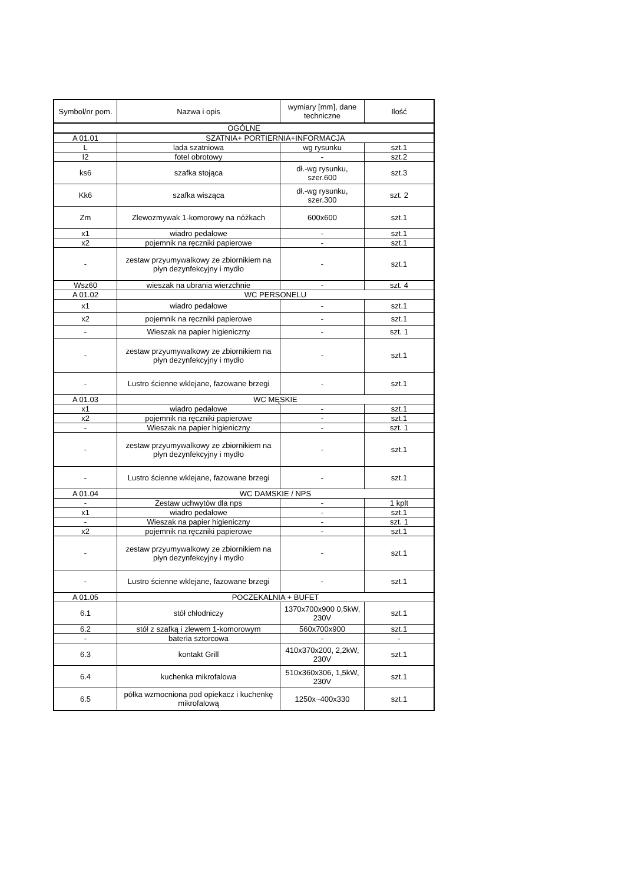| Symbol/nr pom. | Nazwa i opis | wymiary [mm], dane techniczne | Ilość |
| --- | --- | --- | --- |
| OGÓLNE | | | |
| A 01.01 | SZATNIA+ PORTIERNIA+INFORMACJA | | |
| L | lada szatniowa | wg rysunku | szt.1 |
| I2 | fotel obrotowy | - | szt.2 |
| ks6 | szafka stojąca | dł.-wg rysunku, szer.600 | szt.3 |
| Kk6 | szafka wisząca | dł.-wg rysunku, szer.300 | szt. 2 |
| Zm | Zlewozmywak 1-komorowy na nóżkach | 600x600 | szt.1 |
| x1 | wiadro pedałowe | - | szt.1 |
| x2 | pojemnik na ręczniki papierowe | - | szt.1 |
| - | zestaw przyumywalkowy ze zbiornikiem na płyn dezynfekcyjny i mydło | - | szt.1 |
| Wsz60 | wieszak na ubrania wierzchnie | - | szt. 4 |
| A 01.02 | WC PERSONELU | | |
| x1 | wiadro pedałowe | - | szt.1 |
| x2 | pojemnik na ręczniki papierowe | - | szt.1 |
| - | Wieszak na papier higieniczny | - | szt. 1 |
| - | zestaw przyumywalkowy ze zbiornikiem na płyn dezynfekcyjny i mydło | - | szt.1 |
| - | Lustro ścienne wklejane, fazowane brzegi | - | szt.1 |
| A 01.03 | WC MĘSKIE | | |
| x1 | wiadro pedałowe | - | szt.1 |
| x2 | pojemnik na ręczniki papierowe | - | szt.1 |
| - | Wieszak na papier higieniczny | - | szt. 1 |
| - | zestaw przyumywalkowy ze zbiornikiem na płyn dezynfekcyjny i mydło | - | szt.1 |
| - | Lustro ścienne wklejane, fazowane brzegi | - | szt.1 |
| A 01.04 | WC DAMSKIE / NPS | | |
| - | Zestaw uchwytów dla nps | - | 1 kplt |
| x1 | wiadro pedałowe | - | szt.1 |
| - | Wieszak na papier higieniczny | - | szt. 1 |
| x2 | pojemnik na ręczniki papierowe | - | szt.1 |
| - | zestaw przyumywalkowy ze zbiornikiem na płyn dezynfekcyjny i mydło | - | szt.1 |
| - | Lustro ścienne wklejane, fazowane brzegi | - | szt.1 |
| A 01.05 | POCZEKALNIA + BUFET | | |
| 6.1 | stół chłodniczy | 1370x700x900 0,5kW, 230V | szt.1 |
| 6.2 | stół z szafką i zlewem 1-komorowym | 560x700x900 | szt.1 |
| - | bateria sztorcowa | - | - |
| 6.3 | kontakt Grill | 410x370x200, 2,2kW, 230V | szt.1 |
| 6.4 | kuchenka mikrofalowa | 510x360x306, 1,5kW, 230V | szt.1 |
| 6.5 | półka wzmocniona pod opiekacz i kuchenkę mikrofalową | 1250x~400x330 | szt.1 |